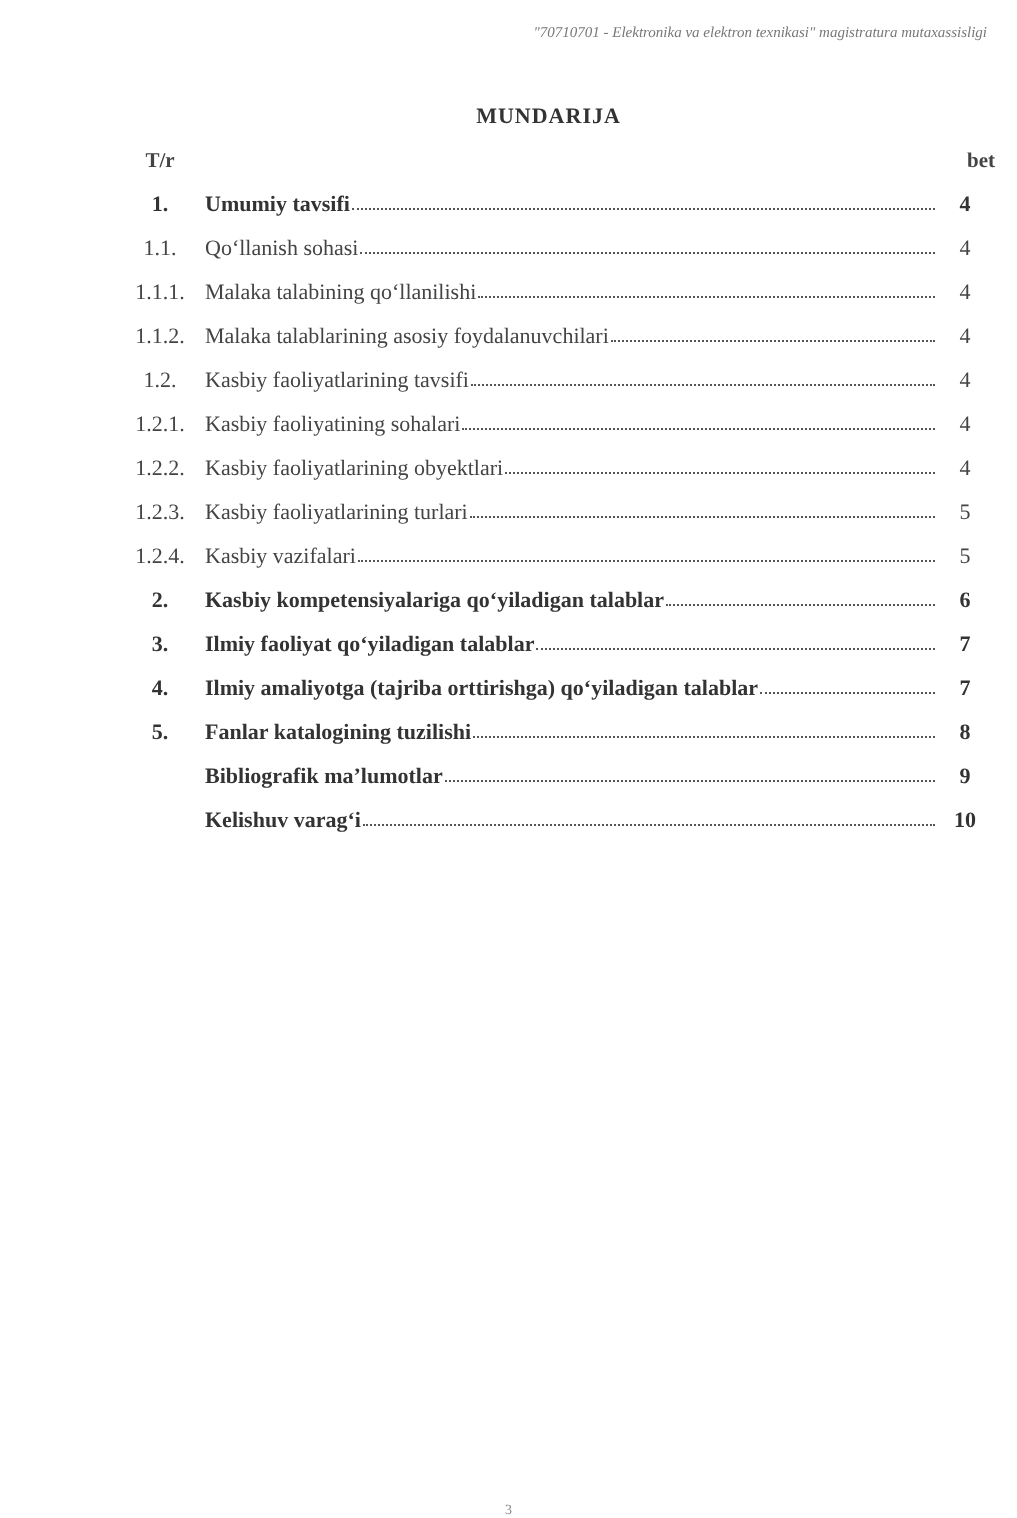"70710701 - Elektronika va elektron texnikasi" magistratura mutaxassisligi
MUNDARIJA
| T/r | | bet |
| --- | --- | --- |
| 1. | Umumiy tavsifi | 4 |
| 1.1. | Qo‘llanish sohasi | 4 |
| 1.1.1. | Malaka talabining qo‘llanilishi | 4 |
| 1.1.2. | Malaka talablarining asosiy foydalanuvchilari | 4 |
| 1.2. | Kasbiy faoliyatlarining tavsifi | 4 |
| 1.2.1. | Kasbiy faoliyatining sohalari | 4 |
| 1.2.2. | Kasbiy faoliyatlarining obyektlari | 4 |
| 1.2.3. | Kasbiy faoliyatlarining turlari | 5 |
| 1.2.4. | Kasbiy vazifalari | 5 |
| 2. | Kasbiy kompetensiyalariga qo‘yiladigan talablar | 6 |
| 3. | Ilmiy faoliyat qo‘yiladigan talablar | 7 |
| 4. | Ilmiy amaliyotga (tajriba orttirishga) qo‘yiladigan talablar | 7 |
| 5. | Fanlar katalogining tuzilishi | 8 |
| | Bibliografik ma’lumotlar | 9 |
| | Kelishuv varag‘i | 10 |
3